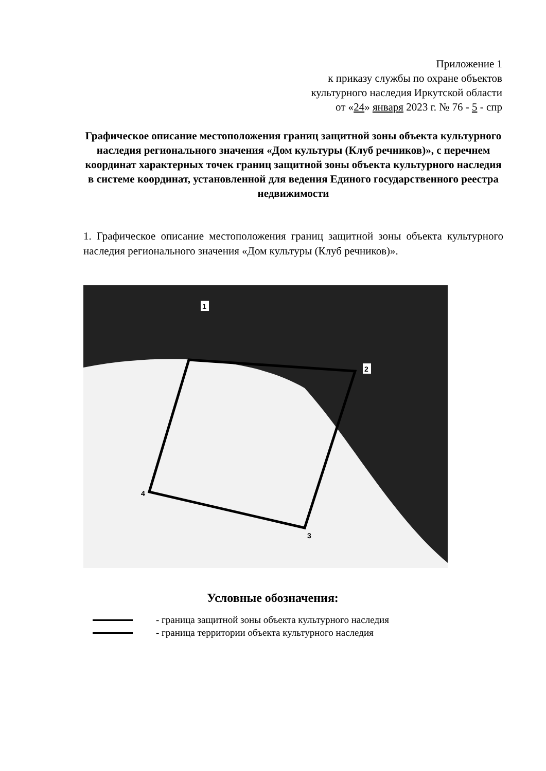Приложение 1
к приказу службы по охране объектов
культурного наследия Иркутской области
от «24» января 2023 г. № 76 - 5 - спр
Графическое описание местоположения границ защитной зоны объекта культурного наследия регионального значения «Дом культуры (Клуб речников)», с перечнем координат характерных точек границ защитной зоны объекта культурного наследия в системе координат, установленной для ведения Единого государственного реестра недвижимости
1. Графическое описание местоположения границ защитной зоны объекта культурного наследия регионального значения «Дом культуры (Клуб речников)».
1
2
3
4
Условные обозначения:
- граница защитной зоны объекта культурного наследия
- граница территории объекта культурного наследия